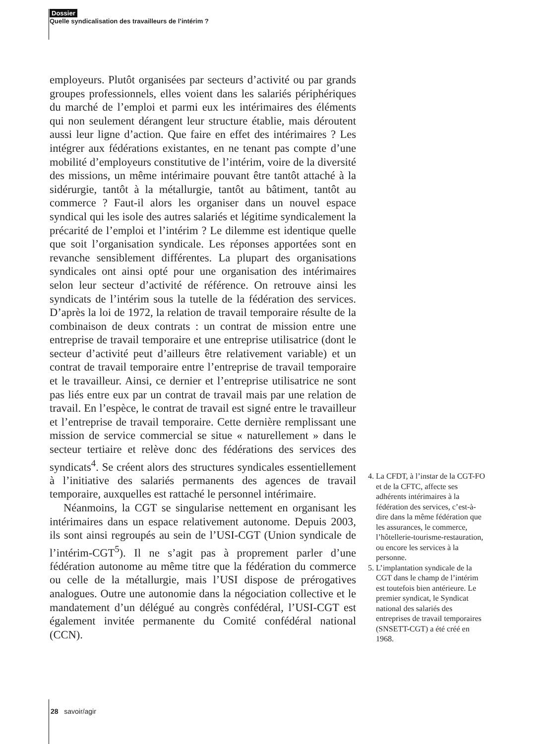Dossier
Quelle syndicalisation des travailleurs de l’intérim ?
employeurs. Plutôt organisées par secteurs d’activité ou par grands groupes professionnels, elles voient dans les salariés périphériques du marché de l’emploi et parmi eux les intérimaires des éléments qui non seulement dérangent leur structure établie, mais déroutent aussi leur ligne d’action. Que faire en effet des intérimaires ? Les intégrer aux fédérations existantes, en ne tenant pas compte d’une mobilité d’employeurs constitutive de l’intérim, voire de la diversité des missions, un même intérimaire pouvant être tantôt attaché à la sidérurgie, tantôt à la métallurgie, tantôt au bâtiment, tantôt au commerce ? Faut-il alors les organiser dans un nouvel espace syndical qui les isole des autres salariés et légitime syndicalement la précarité de l’emploi et l’intérim ? Le dilemme est identique quelle que soit l’organisation syndicale. Les réponses apportées sont en revanche sensiblement différentes. La plupart des organisations syndicales ont ainsi opté pour une organisation des intérimaires selon leur secteur d’activité de référence. On retrouve ainsi les syndicats de l’intérim sous la tutelle de la fédération des services. D’après la loi de 1972, la relation de travail temporaire résulte de la combinaison de deux contrats : un contrat de mission entre une entreprise de travail temporaire et une entreprise utilisatrice (dont le secteur d’activité peut d’ailleurs être relativement variable) et un contrat de travail temporaire entre l’entreprise de travail temporaire et le travailleur. Ainsi, ce dernier et l’entreprise utilisatrice ne sont pas liés entre eux par un contrat de travail mais par une relation de travail. En l’espèce, le contrat de travail est signé entre le travailleur et l’entreprise de travail temporaire. Cette dernière remplissant une mission de service commercial se situe « naturellement » dans le secteur tertiaire et relève donc des fédérations des services des syndicats<sup>4</sup>. Se créent alors des structures syndicales essentiellement à l’initiative des salariés permanents des agences de travail temporaire, auxquelles est rattaché le personnel intérimaire.
Néanmoins, la CGT se singularise nettement en organisant les intérimaires dans un espace relativement autonome. Depuis 2003, ils sont ainsi regroupés au sein de l’USI-CGT (Union syndicale de l’intérim-CGT<sup>5</sup>). Il ne s’agit pas à proprement parler d’une fédération autonome au même titre que la fédération du commerce ou celle de la métallurgie, mais l’USI dispose de prérogatives analogues. Outre une autonomie dans la négociation collective et le mandatement d’un délégué au congrès confédéral, l’USI-CGT est également invitée permanente du Comité confédéral national (CCN).
4. La CFDT, à l’instar de la CGT-FO et de la CFTC, affecte ses adhérents intérimaires à la fédération des services, c’est-à-dire dans la même fédération que les assurances, le commerce, l’hôtellerie-tourisme-restauration, ou encore les services à la personne.
5. L’implantation syndicale de la CGT dans le champ de l’intérim est toutefois bien antérieure. Le premier syndicat, le Syndicat national des salariés des entreprises de travail temporaires (SNSETT-CGT) a été créé en 1968.
28 savoir/agir